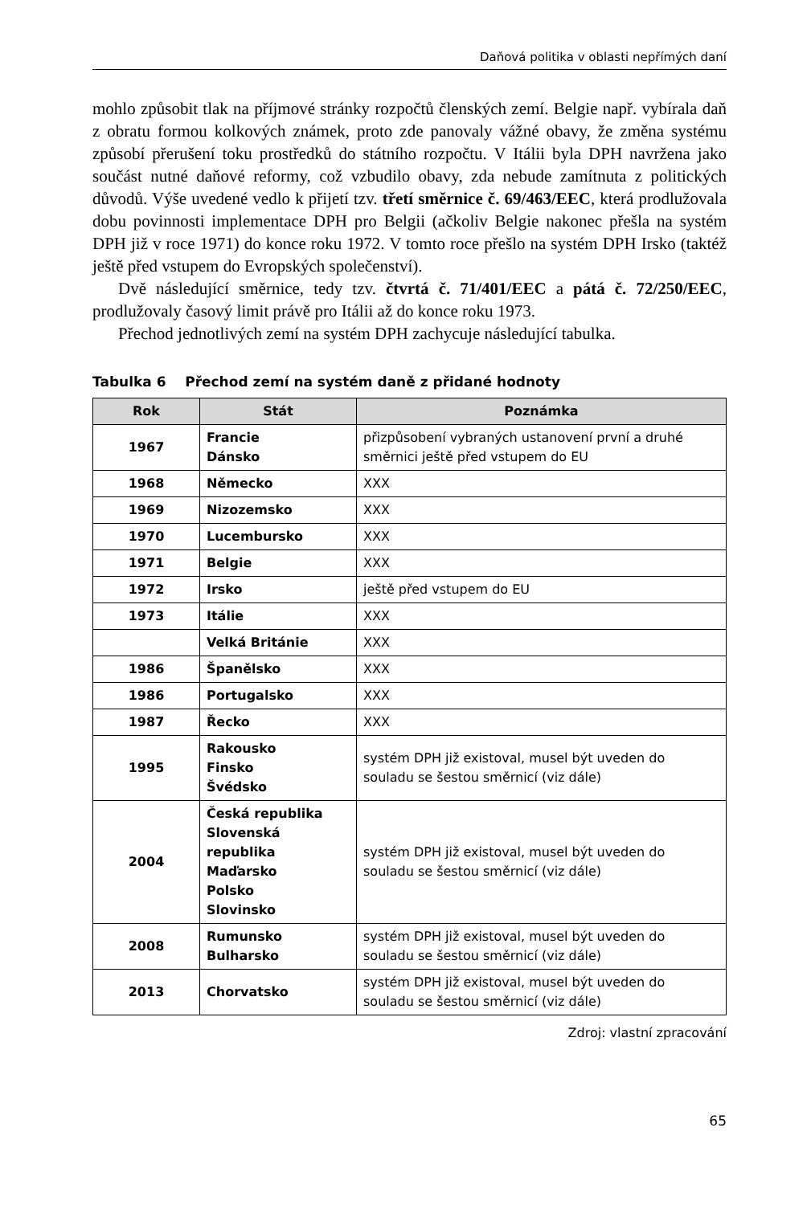Daňová politika v oblasti nepřímých daní
mohlo způsobit tlak na příjmové stránky rozpočtů členských zemí. Belgie např. vybírala daň z obratu formou kolkových známek, proto zde panovaly vážné obavy, že změna systému způsobí přerušení toku prostředků do státního rozpočtu. V Itálii byla DPH navržena jako součást nutné daňové reformy, což vzbudilo obavy, zda nebude zamítnuta z politických důvodů. Výše uvedené vedlo k přijetí tzv. třetí směrnice č. 69/463/EEC, která prodlužovala dobu povinnosti implementace DPH pro Belgii (ačkoliv Belgie nakonec přešla na systém DPH již v roce 1971) do konce roku 1972. V tomto roce přešlo na systém DPH Irsko (taktéž ještě před vstupem do Evropských společenství).
Dvě následující směrnice, tedy tzv. čtvrtá č. 71/401/EEC a pátá č. 72/250/EEC, prodlužovaly časový limit právě pro Itálii až do konce roku 1973.
Přechod jednotlivých zemí na systém DPH zachycuje následující tabulka.
Tabulka 6 Přechod zemí na systém daně z přidané hodnoty
| Rok | Stát | Poznámka |
| --- | --- | --- |
| 1967 | Francie Dánsko | přizpůsobení vybraných ustanovení první a druhé směrnici ještě před vstupem do EU |
| 1968 | Německo | XXX |
| 1969 | Nizozemsko | XXX |
| 1970 | Lucembursko | XXX |
| 1971 | Belgie | XXX |
| 1972 | Irsko | ještě před vstupem do EU |
| 1973 | Itálie | XXX |
| | Velká Británie | XXX |
| 1986 | Španělsko | XXX |
| 1986 | Portugalsko | XXX |
| 1987 | Řecko | XXX |
| 1995 | Rakousko Finsko Švédsko | systém DPH již existoval, musel být uveden do souladu se šestou směrnicí (viz dále) |
| 2004 | Česká republika Slovenská republika Maďarsko Polsko Slovinsko | systém DPH již existoval, musel být uveden do souladu se šestou směrnicí (viz dále) |
| 2008 | Rumunsko Bulharsko | systém DPH již existoval, musel být uveden do souladu se šestou směrnicí (viz dále) |
| 2013 | Chorvatsko | systém DPH již existoval, musel být uveden do souladu se šestou směrnicí (viz dále) |
Zdroj: vlastní zpracování
65